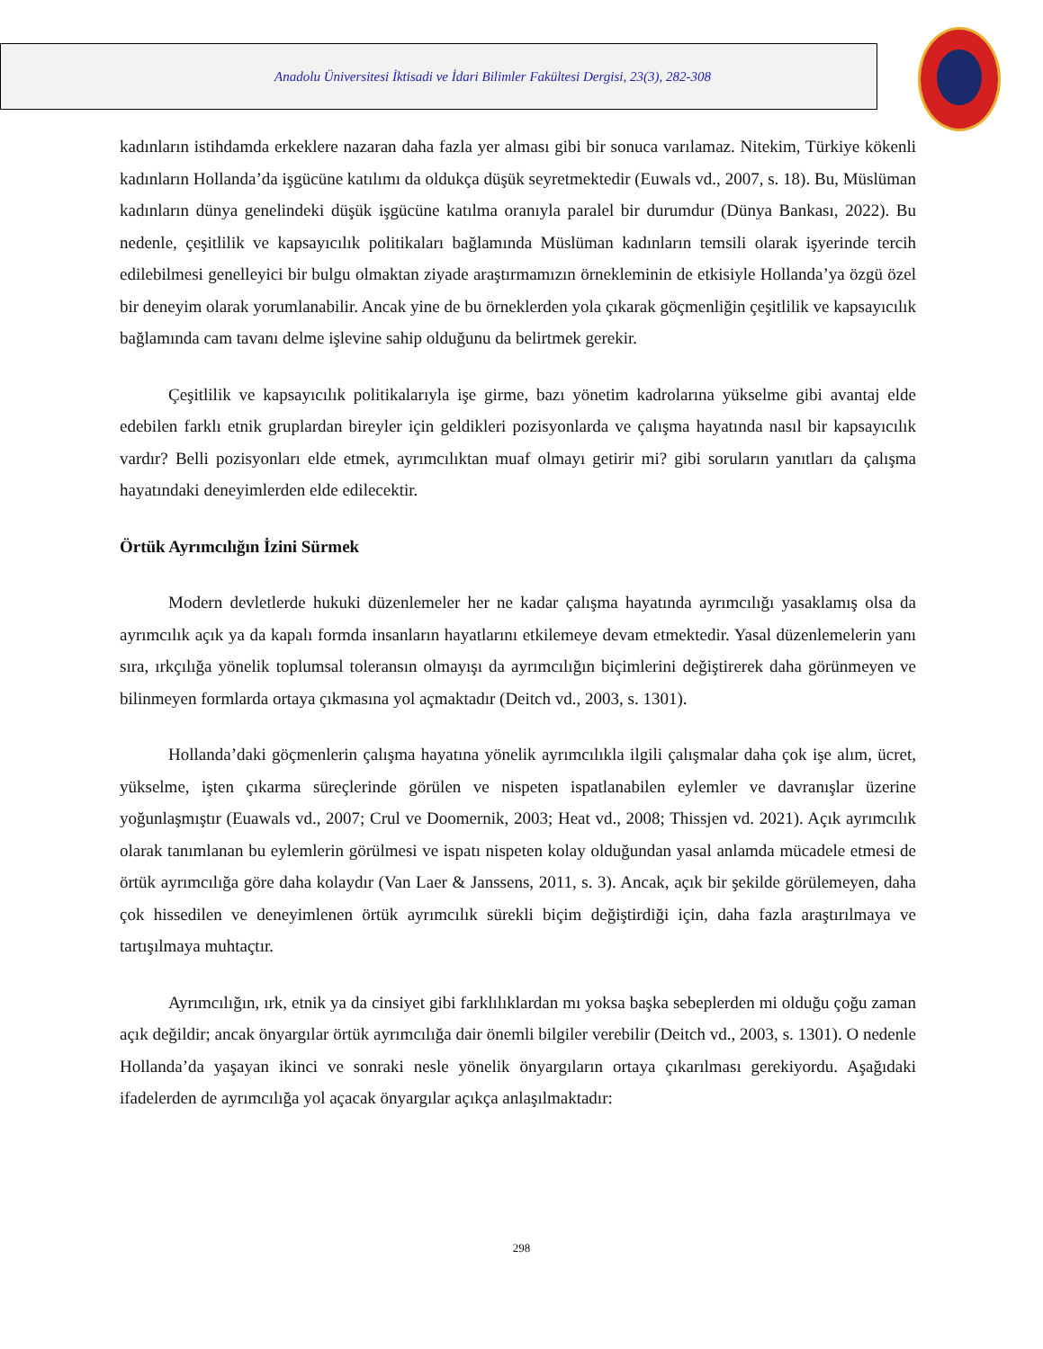Anadolu Üniversitesi İktisadi ve İdari Bilimler Fakültesi Dergisi, 23(3), 282-308
kadınların istihdamda erkeklere nazaran daha fazla yer alması gibi bir sonuca varılamaz. Nitekim, Türkiye kökenli kadınların Hollanda’da işgücüne katılımı da oldukça düşük seyretmektedir (Euwals vd., 2007, s. 18). Bu, Müslüman kadınların dünya genelindeki düşük işgücüne katılma oranıyla paralel bir durumdur (Dünya Bankası, 2022). Bu nedenle, çeşitlilik ve kapsayıcılık politikaları bağlamında Müslüman kadınların temsili olarak işyerinde tercih edilebilmesi genelleyici bir bulgu olmaktan ziyade araştırmamızın örnekleminin de etkisiyle Hollanda’ya özgü özel bir deneyim olarak yorumlanabilir. Ancak yine de bu örneklerden yola çıkarak göçmenliğin çeşitlilik ve kapsayıcılık bağlamında cam tavanı delme işlevine sahip olduğunu da belirtmek gerekir.
Çeşitlilik ve kapsayıcılık politikalarıyla işe girme, bazı yönetim kadrolarına yükselme gibi avantaj elde edebilen farklı etnik gruplardan bireyler için geldikleri pozisyonlarda ve çalışma hayatında nasıl bir kapsayıcılık vardır? Belli pozisyonları elde etmek, ayrımcılıktan muaf olmayı getirir mi? gibi soruların yanıtları da çalışma hayatındaki deneyimlerden elde edilecektir.
Örtük Ayrımcılığın İzini Sürmek
Modern devletlerde hukuki düzenlemeler her ne kadar çalışma hayatında ayrımcılığı yasaklamış olsa da ayrımcılık açık ya da kapalı formda insanların hayatlarını etkilemeye devam etmektedir. Yasal düzenlemelerin yanı sıra, ırkçılığa yönelik toplumsal toleransın olmayışı da ayrımcılığın biçimlerini değiştirerek daha görünmeyen ve bilinmeyen formlarda ortaya çıkmasına yol açmaktadır (Deitch vd., 2003, s. 1301).
Hollanda’daki göçmenlerin çalışma hayatına yönelik ayrımcılıkla ilgili çalışmalar daha çok işe alım, ücret, yükselme, işten çıkarma süreçlerinde görülen ve nispeten ispatlanabilen eylemler ve davranışlar üzerine yoğunlaşmıştır (Euawals vd., 2007; Crul ve Doomernik, 2003; Heat vd., 2008; Thissjen vd. 2021). Açık ayrımcılık olarak tanımlanan bu eylemlerin görülmesi ve ispatı nispeten kolay olduğundan yasal anlamda mücadele etmesi de örtük ayrımcılığa göre daha kolaydır (Van Laer & Janssens, 2011, s. 3). Ancak, açık bir şekilde görülemeyen, daha çok hissedilen ve deneyimlenen örtük ayrımcılık sürekli biçim değiştirdiği için, daha fazla araştırılmaya ve tartışılmaya muhtaçtır.
Ayrımcılığın, ırk, etnik ya da cinsiyet gibi farklılıklardan mı yoksa başka sebeplerden mi olduğu çoğu zaman açık değildir; ancak önyargılar örtük ayrımcılığa dair önemli bilgiler verebilir (Deitch vd., 2003, s. 1301). O nedenle Hollanda’da yaşayan ikinci ve sonraki nesle yönelik önyargıların ortaya çıkarılması gerekiyordu. Aşağıdaki ifadelerden de ayrımcılığa yol açacak önyargılar açıkça anlaşılmaktadır:
298